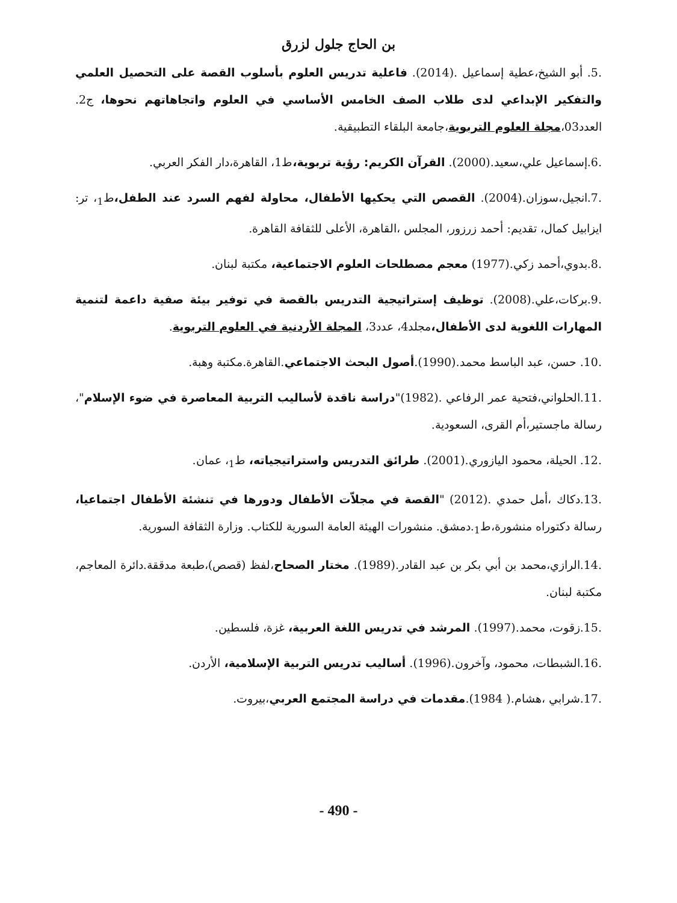بن الحاج جلول لزرق
.5. أبو الشيخ،عطية إسماعيل .(2014). فاعلية تدريس العلوم بأسلوب القصة على التحصيل العلمي والتفكير الإبداعي لدى طلاب الصف الخامس الأساسي في العلوم واتجاهاتهم نحوها، ج2. العدد03،مجلة العلوم التربوية،جامعة البلقاء التطبيقية.
.6.إسماعيل علي،سعيد.(2000). القرآن الكريم: رؤية تربوية،ط1، القاهرة،دار الفكر العربي.
.7.انجيل،سوزان.(2004). القصص التي يحكيها الأطفال، محاولة لفهم السرد عند الطفل،ط<sub>1</sub>، تر: ايزابيل كمال، تقديم: أحمد زرزور، المجلس ،القاهرة، الأعلى للثقافة القاهرة.
.8.بدوي،أحمد زكي.(1977) معجم مصطلحات العلوم الاجتماعية، مكتبة لبنان.
.9.بركات،علي.(2008). توظيف إستراتيجية التدريس بالقصة في توفير بيئة صفية داعمة لتنمية المهارات اللغوية لدى الأطفال،مجلد4، عدد3، المجلة الأردنية في العلوم التربوية.
.10. حسن، عبد الباسط محمد.(1990).أصول البحث الاجتماعي.القاهرة.مكتبة وهبة.
.11.الحلواني،فتحية عمر الرفاعي .(1982)"دراسة ناقدة لأساليب التربية المعاصرة في ضوء الإسلام"، رسالة ماجستير،أم القرى، السعودية.
.12. الحيلة، محمود اليازوري.(2001). طرائق التدريس واستراتيجياته، ط<sub>1</sub>، عمان.
.13.دكاك ،أمل حمدي .(2012) "القصة في مجلاّت الأطفال ودورها في تنشئة الأطفال اجتماعيا، رسالة دكتوراه منشورة،ط<sub>1</sub>.دمشق. منشورات الهيئة العامة السورية للكتاب. وزارة الثقافة السورية.
.14.الرازي،محمد بن أبي بكر بن عبد القادر.(1989). مختار الصحاح،لفظ (قصص)،طبعة مدققة.دائرة المعاجم، مكتبة لبنان.
.15.زقوت، محمد.(1997). المرشد في تدريس اللغة العربية، غزة، فلسطين.
.16.الشبطات، محمود، وآخرون.(1996). أساليب تدريس التربية الإسلامية، الأردن.
.17.شرابي ،هشام.( 1984).مقدمات في دراسة المجتمع العربي،بيروت.
- 490 -